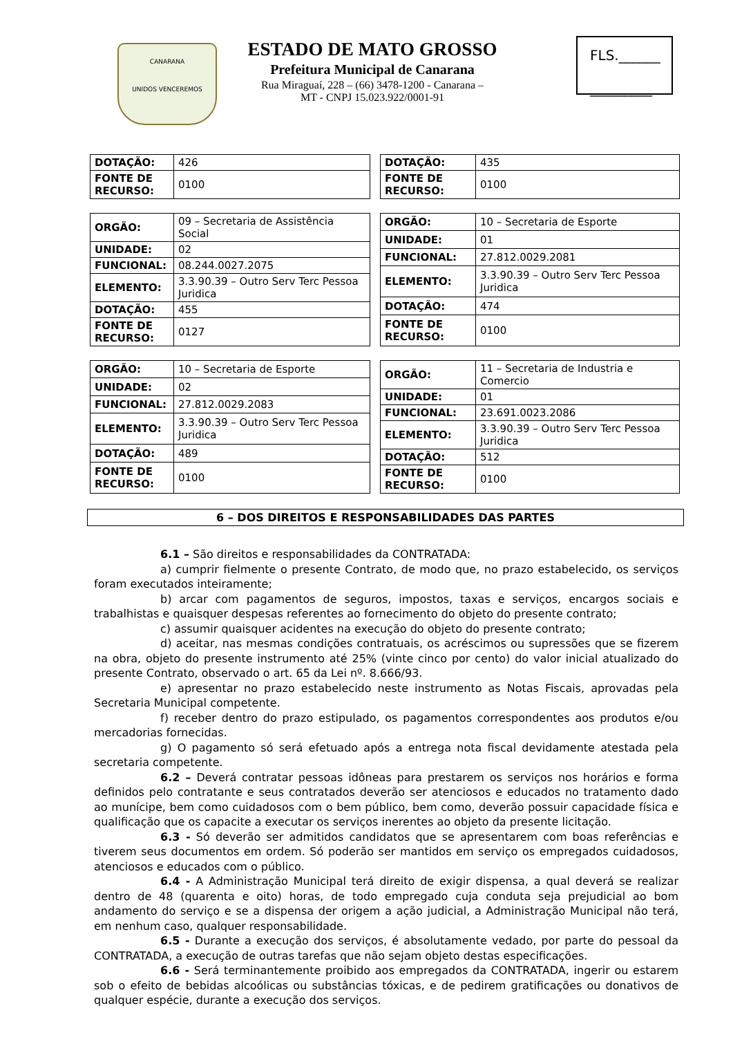CANARANA
UNIDOS VENCEREMOS
ESTADO DE MATO GROSSO
Prefeitura Municipal de Canarana
Rua Miraguaí, 228 – (66) 3478-1200 - Canarana –
MT - CNPJ 15.023.922/0001-91
FLS.______
_________
| DOTAÇÃO: | 426 |
| FONTE DE RECURSO: | 0100 |
| DOTAÇÃO: | 435 |
| FONTE DE RECURSO: | 0100 |
| ORGÃO: | 09 – Secretaria de Assistência Social |
| UNIDADE: | 02 |
| FUNCIONAL: | 08.244.0027.2075 |
| ELEMENTO: | 3.3.90.39 – Outro Serv Terc Pessoa Juridica |
| DOTAÇÃO: | 455 |
| FONTE DE RECURSO: | 0127 |
| ORGÃO: | 10 – Secretaria de Esporte |
| UNIDADE: | 01 |
| FUNCIONAL: | 27.812.0029.2081 |
| ELEMENTO: | 3.3.90.39 – Outro Serv Terc Pessoa Juridica |
| DOTAÇÃO: | 474 |
| FONTE DE RECURSO: | 0100 |
| ORGÃO: | 10 – Secretaria de Esporte |
| UNIDADE: | 02 |
| FUNCIONAL: | 27.812.0029.2083 |
| ELEMENTO: | 3.3.90.39 – Outro Serv Terc Pessoa Juridica |
| DOTAÇÃO: | 489 |
| FONTE DE RECURSO: | 0100 |
| ORGÃO: | 11 – Secretaria de Industria e Comercio |
| UNIDADE: | 01 |
| FUNCIONAL: | 23.691.0023.2086 |
| ELEMENTO: | 3.3.90.39 – Outro Serv Terc Pessoa Juridica |
| DOTAÇÃO: | 512 |
| FONTE DE RECURSO: | 0100 |
6 – DOS DIREITOS E RESPONSABILIDADES DAS PARTES
6.1 – São direitos e responsabilidades da CONTRATADA:
a) cumprir fielmente o presente Contrato, de modo que, no prazo estabelecido, os serviços foram executados inteiramente;
b) arcar com pagamentos de seguros, impostos, taxas e serviços, encargos sociais e trabalhistas e quaisquer despesas referentes ao fornecimento do objeto do presente contrato;
c) assumir quaisquer acidentes na execução do objeto do presente contrato;
d) aceitar, nas mesmas condições contratuais, os acréscimos ou supressões que se fizerem na obra, objeto do presente instrumento até 25% (vinte cinco por cento) do valor inicial atualizado do presente Contrato, observado o art. 65 da Lei nº. 8.666/93.
e) apresentar no prazo estabelecido neste instrumento as Notas Fiscais, aprovadas pela Secretaria Municipal competente.
f) receber dentro do prazo estipulado, os pagamentos correspondentes aos produtos e/ou mercadorias fornecidas.
g) O pagamento só será efetuado após a entrega nota fiscal devidamente atestada pela secretaria competente.
6.2 – Deverá contratar pessoas idôneas para prestarem os serviços nos horários e forma definidos pelo contratante e seus contratados deverão ser atenciosos e educados no tratamento dado ao munícipe, bem como cuidadosos com o bem público, bem como, deverão possuir capacidade física e qualificação que os capacite a executar os serviços inerentes ao objeto da presente licitação.
6.3 - Só deverão ser admitidos candidatos que se apresentarem com boas referências e tiverem seus documentos em ordem. Só poderão ser mantidos em serviço os empregados cuidadosos, atenciosos e educados com o público.
6.4 - A Administração Municipal terá direito de exigir dispensa, a qual deverá se realizar dentro de 48 (quarenta e oito) horas, de todo empregado cuja conduta seja prejudicial ao bom andamento do serviço e se a dispensa der origem a ação judicial, a Administração Municipal não terá, em nenhum caso, qualquer responsabilidade.
6.5 - Durante a execução dos serviços, é absolutamente vedado, por parte do pessoal da CONTRATADA, a execução de outras tarefas que não sejam objeto destas especificações.
6.6 - Será terminantemente proibido aos empregados da CONTRATADA, ingerir ou estarem sob o efeito de bebidas alcoólicas ou substâncias tóxicas, e de pedirem gratificações ou donativos de qualquer espécie, durante a execução dos serviços.